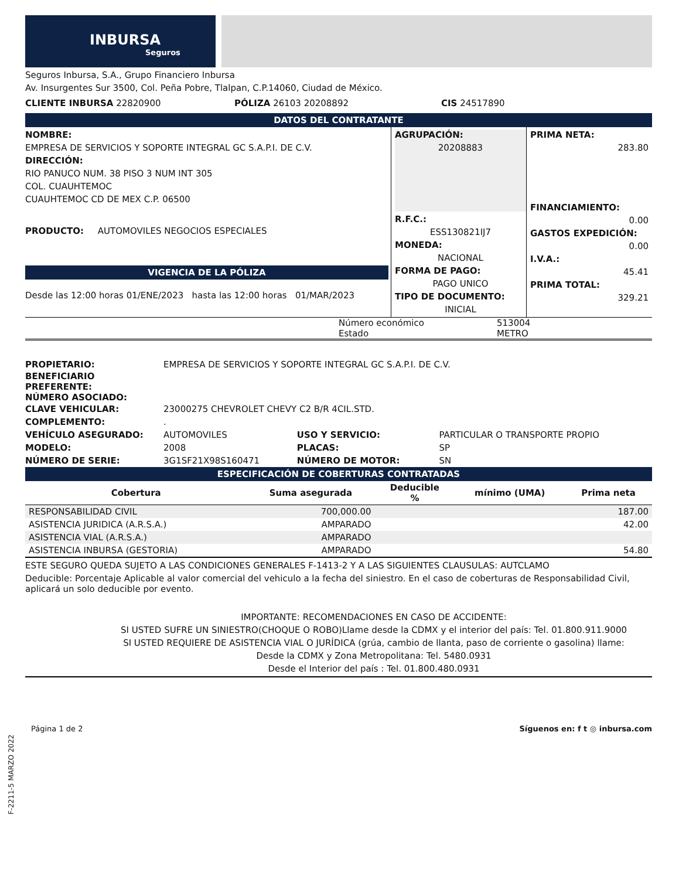INBURSA
Seguros
Seguros Inbursa, S.A., Grupo Financiero Inbursa
Av. Insurgentes Sur 3500, Col. Peña Pobre, Tlalpan, C.P.14060, Ciudad de México.
CLIENTE INBURSA 22820900 PÓLIZA 26103 20208892 CIS 24517890
DATOS DEL CONTRATANTE
NOMBRE:
EMPRESA DE SERVICIOS Y SOPORTE INTEGRAL GC S.A.P.I. DE C.V.
DIRECCIÓN:
RIO PANUCO NUM. 38 PISO 3 NUM INT 305
COL. CUAUHTEMOC
CUAUHTEMOC CD DE MEX C.P. 06500
PRODUCTO: AUTOMOVILES NEGOCIOS ESPECIALES
VIGENCIA DE LA PÓLIZA
Desde las 12:00 horas 01/ENE/2023 hasta las 12:00 horas 01/MAR/2023
AGRUPACIÓN:
20208883
R.F.C.:
ESS130821IJ7
MONEDA:
NACIONAL
FORMA DE PAGO:
PAGO UNICO
TIPO DE DOCUMENTO:
INICIAL
PRIMA NETA:
283.80
FINANCIAMIENTO:
0.00
GASTOS EXPEDICIÓN:
0.00
I.V.A.:
45.41
PRIMA TOTAL:
329.21
Número económico 513004
Estado METRO
| PROPIETARIO: | EMPRESA DE SERVICIOS Y SOPORTE INTEGRAL GC S.A.P.I. DE C.V. | | |
| BENEFICIARIO PREFERENTE: | | | |
| NÚMERO ASOCIADO: | | | |
| CLAVE VEHICULAR: | 23000275 CHEVROLET CHEVY C2 B/R 4CIL.STD. | | |
| COMPLEMENTO: | . | | |
| VEHÍCULO ASEGURADO: | AUTOMOVILES | USO Y SERVICIO: | PARTICULAR O TRANSPORTE PROPIO |
| MODELO: | 2008 | PLACAS: | SP |
| NÚMERO DE SERIE: | 3G1SF21X98S160471 | NÚMERO DE MOTOR: | SN |
ESPECIFICACIÓN DE COBERTURAS CONTRATADAS
| Cobertura | Suma asegurada | Deducible % | mínimo (UMA) | Prima neta |
| --- | --- | --- | --- | --- |
| RESPONSABILIDAD CIVIL | 700,000.00 | | | 187.00 |
| ASISTENCIA JURIDICA (A.R.S.A.) | AMPARADO | | | 42.00 |
| ASISTENCIA VIAL (A.R.S.A.) | AMPARADO | | | |
| ASISTENCIA INBURSA (GESTORIA) | AMPARADO | | | 54.80 |
ESTE SEGURO QUEDA SUJETO A LAS CONDICIONES GENERALES F-1413-2 Y A LAS SIGUIENTES CLAUSULAS: AUTCLAMO
Deducible: Porcentaje Aplicable al valor comercial del vehiculo a la fecha del siniestro. En el caso de coberturas de Responsabilidad Civil, aplicará un solo deducible por evento.
IMPORTANTE: RECOMENDACIONES EN CASO DE ACCIDENTE:
SI USTED SUFRE UN SINIESTRO(CHOQUE O ROBO)Llame desde la CDMX y el interior del país: Tel. 01.800.911.9000
SI USTED REQUIERE DE ASISTENCIA VIAL O JURÍDICA (grúa, cambio de llanta, paso de corriente o gasolina) llame:
Desde la CDMX y Zona Metropolitana: Tel. 5480.0931
Desde el Interior del país : Tel. 01.800.480.0931
Página 1 de 2 Síguenos en: f t ◎ inbursa.com
F-2211-5 MARZO 2022